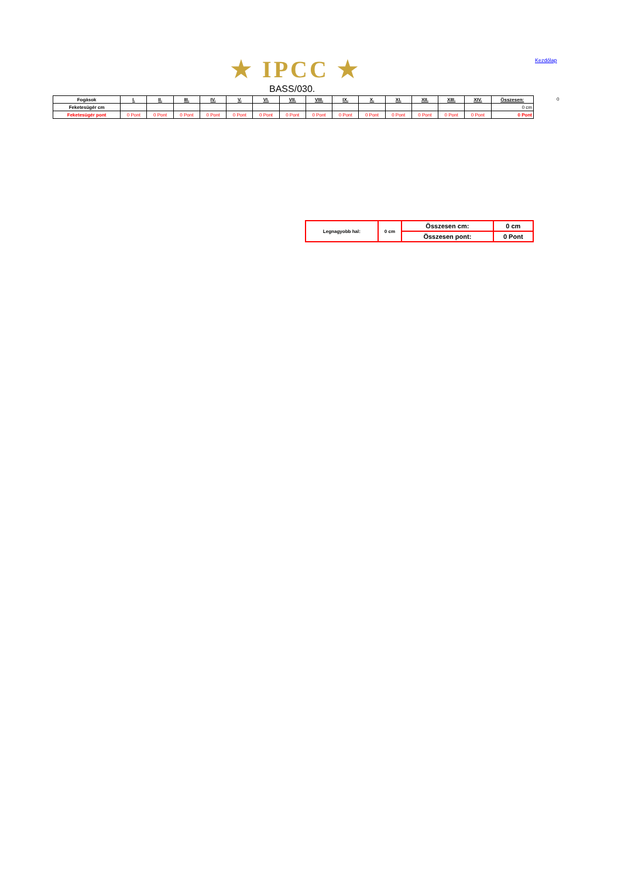★ IPCC ★ Kezdőlap
BASS/030.
| Fogások | I. | II. | III. | IV. | V. | VI. | VII. | VIII. | IX. | X. | XI. | XII. | XIII. | XIV. | Összesen: |
| --- | --- | --- | --- | --- | --- | --- | --- | --- | --- | --- | --- | --- | --- | --- | --- |
| Feketesügér cm | | | | | | | | | | | | | | | 0 cm |
| Feketesügér pont | 0 Pont | 0 Pont | 0 Pont | 0 Pont | 0 Pont | 0 Pont | 0 Pont | 0 Pont | 0 Pont | 0 Pont | 0 Pont | 0 Pont | 0 Pont | 0 Pont | 0 Pont |
0
| Legnagyobb hal: | 0 cm | Összesen cm: | 0 cm |
| | | Összesen pont: | 0 Pont |